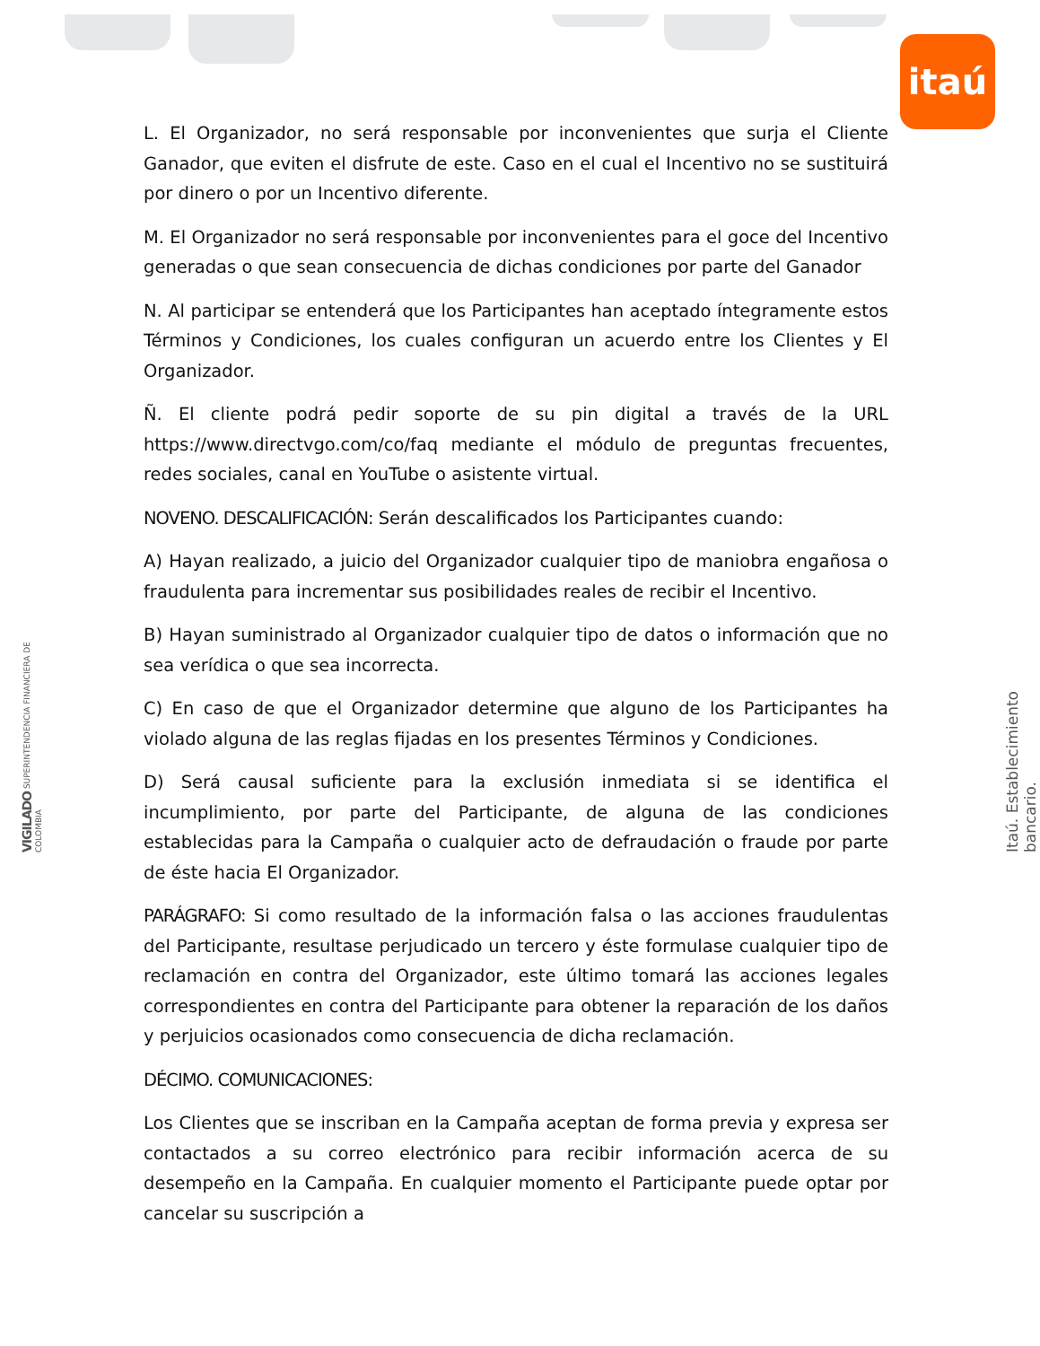itaú
VIGILADO SUPERINTENDENCIA FINANCIERA DE COLOMBIA
Itaú. Establecimiento bancario.
L. El Organizador, no será responsable por inconvenientes que surja el Cliente Ganador, que eviten el disfrute de este. Caso en el cual el Incentivo no se sustituirá por dinero o por un Incentivo diferente.
M. El Organizador no será responsable por inconvenientes para el goce del Incentivo generadas o que sean consecuencia de dichas condiciones por parte del Ganador
N. Al participar se entenderá que los Participantes han aceptado íntegramente estos Términos y Condiciones, los cuales configuran un acuerdo entre los Clientes y El Organizador.
Ñ. El cliente podrá pedir soporte de su pin digital a través de la URL https://www.directvgo.com/co/faq mediante el módulo de preguntas frecuentes, redes sociales, canal en YouTube o asistente virtual.
NOVENO. DESCALIFICACIÓN: Serán descalificados los Participantes cuando:
A) Hayan realizado, a juicio del Organizador cualquier tipo de maniobra engañosa o fraudulenta para incrementar sus posibilidades reales de recibir el Incentivo.
B) Hayan suministrado al Organizador cualquier tipo de datos o información que no sea verídica o que sea incorrecta.
C) En caso de que el Organizador determine que alguno de los Participantes ha violado alguna de las reglas fijadas en los presentes Términos y Condiciones.
D) Será causal suficiente para la exclusión inmediata si se identifica el incumplimiento, por parte del Participante, de alguna de las condiciones establecidas para la Campaña o cualquier acto de defraudación o fraude por parte de éste hacia El Organizador.
PARÁGRAFO: Si como resultado de la información falsa o las acciones fraudulentas del Participante, resultase perjudicado un tercero y éste formulase cualquier tipo de reclamación en contra del Organizador, este último tomará las acciones legales correspondientes en contra del Participante para obtener la reparación de los daños y perjuicios ocasionados como consecuencia de dicha reclamación.
DÉCIMO. COMUNICACIONES:
Los Clientes que se inscriban en la Campaña aceptan de forma previa y expresa ser contactados a su correo electrónico para recibir información acerca de su desempeño en la Campaña. En cualquier momento el Participante puede optar por cancelar su suscripción a